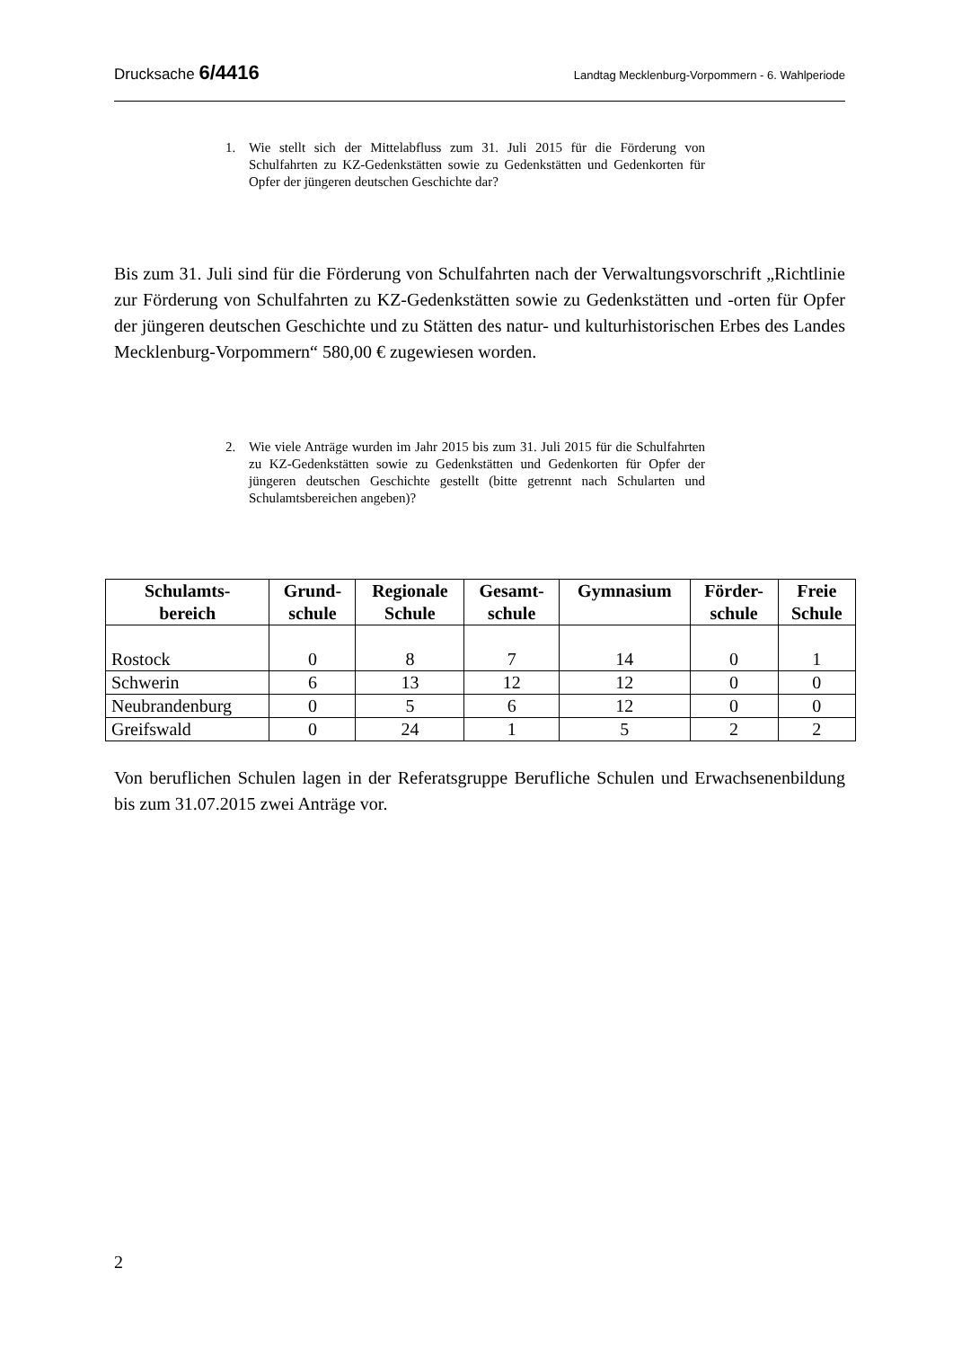Drucksache 6/4416 Landtag Mecklenburg-Vorpommern - 6. Wahlperiode
1. Wie stellt sich der Mittelabfluss zum 31. Juli 2015 für die Förderung von Schulfahrten zu KZ-Gedenkstätten sowie zu Gedenkstätten und Gedenkorten für Opfer der jüngeren deutschen Geschichte dar?
Bis zum 31. Juli sind für die Förderung von Schulfahrten nach der Verwaltungsvorschrift „Richtlinie zur Förderung von Schulfahrten zu KZ-Gedenkstätten sowie zu Gedenkstätten und -orten für Opfer der jüngeren deutschen Geschichte und zu Stätten des natur- und kulturhistorischen Erbes des Landes Mecklenburg-Vorpommern“ 580,00 € zugewiesen worden.
2. Wie viele Anträge wurden im Jahr 2015 bis zum 31. Juli 2015 für die Schulfahrten zu KZ-Gedenkstätten sowie zu Gedenkstätten und Gedenkorten für Opfer der jüngeren deutschen Geschichte gestellt (bitte getrennt nach Schularten und Schulamtsbereichen angeben)?
| Schulamts- bereich | Grund- schule | Regionale Schule | Gesamt- schule | Gymnasium | Förder- schule | Freie Schule |
| --- | --- | --- | --- | --- | --- | --- |
| Rostock | 0 | 8 | 7 | 14 | 0 | 1 |
| Schwerin | 6 | 13 | 12 | 12 | 0 | 0 |
| Neubrandenburg | 0 | 5 | 6 | 12 | 0 | 0 |
| Greifswald | 0 | 24 | 1 | 5 | 2 | 2 |
Von beruflichen Schulen lagen in der Referatsgruppe Berufliche Schulen und Erwachsenenbildung bis zum 31.07.2015 zwei Anträge vor.
2